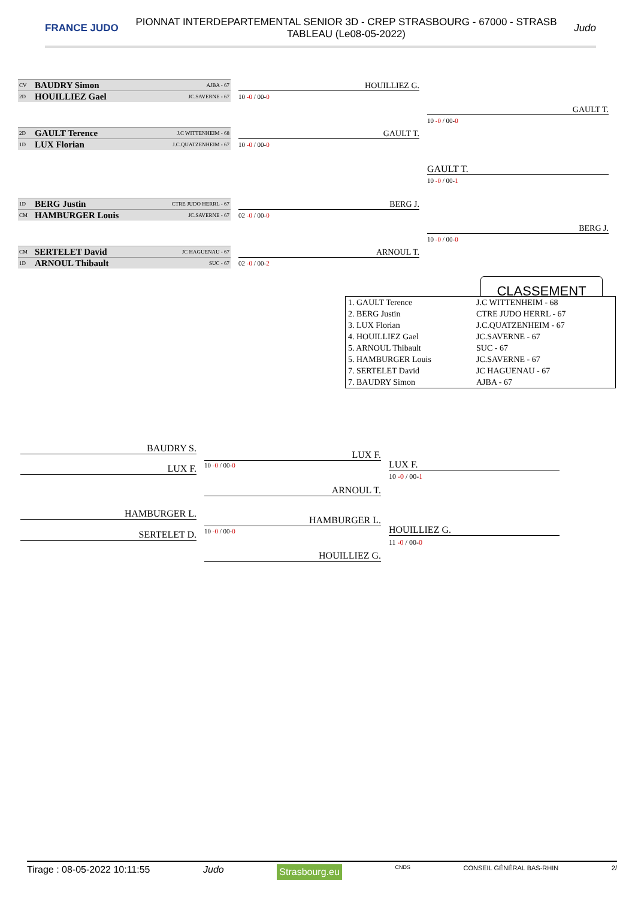FRANCE JUDO
PIONNAT INTERDEPARTEMENTAL SENIOR 3D - CREP STRASBOURG - 67000 - STRASB
TABLEAU (Le08-05-2022)
Judo
CV BAUDRY Simon AJBA - 67
2D HOUILLIEZ Gael JC.SAVERNE - 67
2D GAULT Terence J.C WITTENHEIM - 68
1D LUX Florian J.C.QUATZENHEIM - 67
1D BERG Justin CTRE JUDO HERRL - 67
CM HAMBURGER Louis JC.SAVERNE - 67
CM SERTELET David JC HAGUENAU - 67
1D ARNOUL Thibault SUC - 67
HOUILLIEZ G.
10 -0 / 00-0
GAULT T.
10 -0 / 00-0
GAULT T.
10 -0 / 00-0
GAULT T.
10 -0 / 00-1
BERG J.
02 -0 / 00-0
ARNOUL T.
02 -0 / 00-2
BERG J.
10 -0 / 00-0
CLASSEMENT
| 1. GAULT Terence | J.C WITTENHEIM - 68 |
| 2. BERG Justin | CTRE JUDO HERRL - 67 |
| 3. LUX Florian | J.C.QUATZENHEIM - 67 |
| 4. HOUILLIEZ Gael | JC.SAVERNE - 67 |
| 5. ARNOUL Thibault | SUC - 67 |
| 5. HAMBURGER Louis | JC.SAVERNE - 67 |
| 7. SERTELET David | JC HAGUENAU - 67 |
| 7. BAUDRY Simon | AJBA - 67 |
BAUDRY S.
LUX F. 10 -0 / 00-0
LUX F.
ARNOUL T.
LUX F.
10 -0 / 00-1
HAMBURGER L.
SERTELET D. 10 -0 / 00-0
HAMBURGER L.
HOUILLIEZ G.
HOUILLIEZ G.
11 -0 / 00-0
Tirage : 08-05-2022 10:11:55 Judo Strasbourg.eu CNDS CONSEIL GÉNÉRAL BAS-RHIN 2/